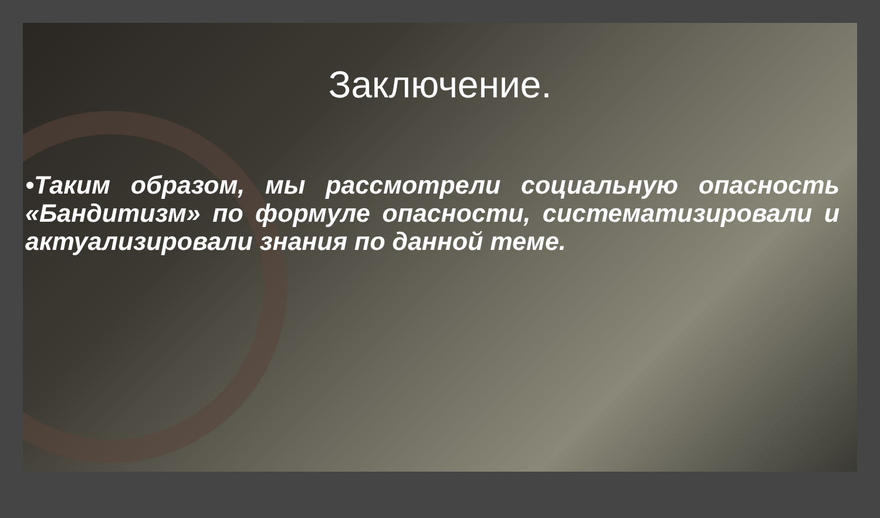Заключение.
•Таким образом, мы рассмотрели социальную опасность «Бандитизм» по формуле опасности, систематизировали и актуализировали знания по данной теме.